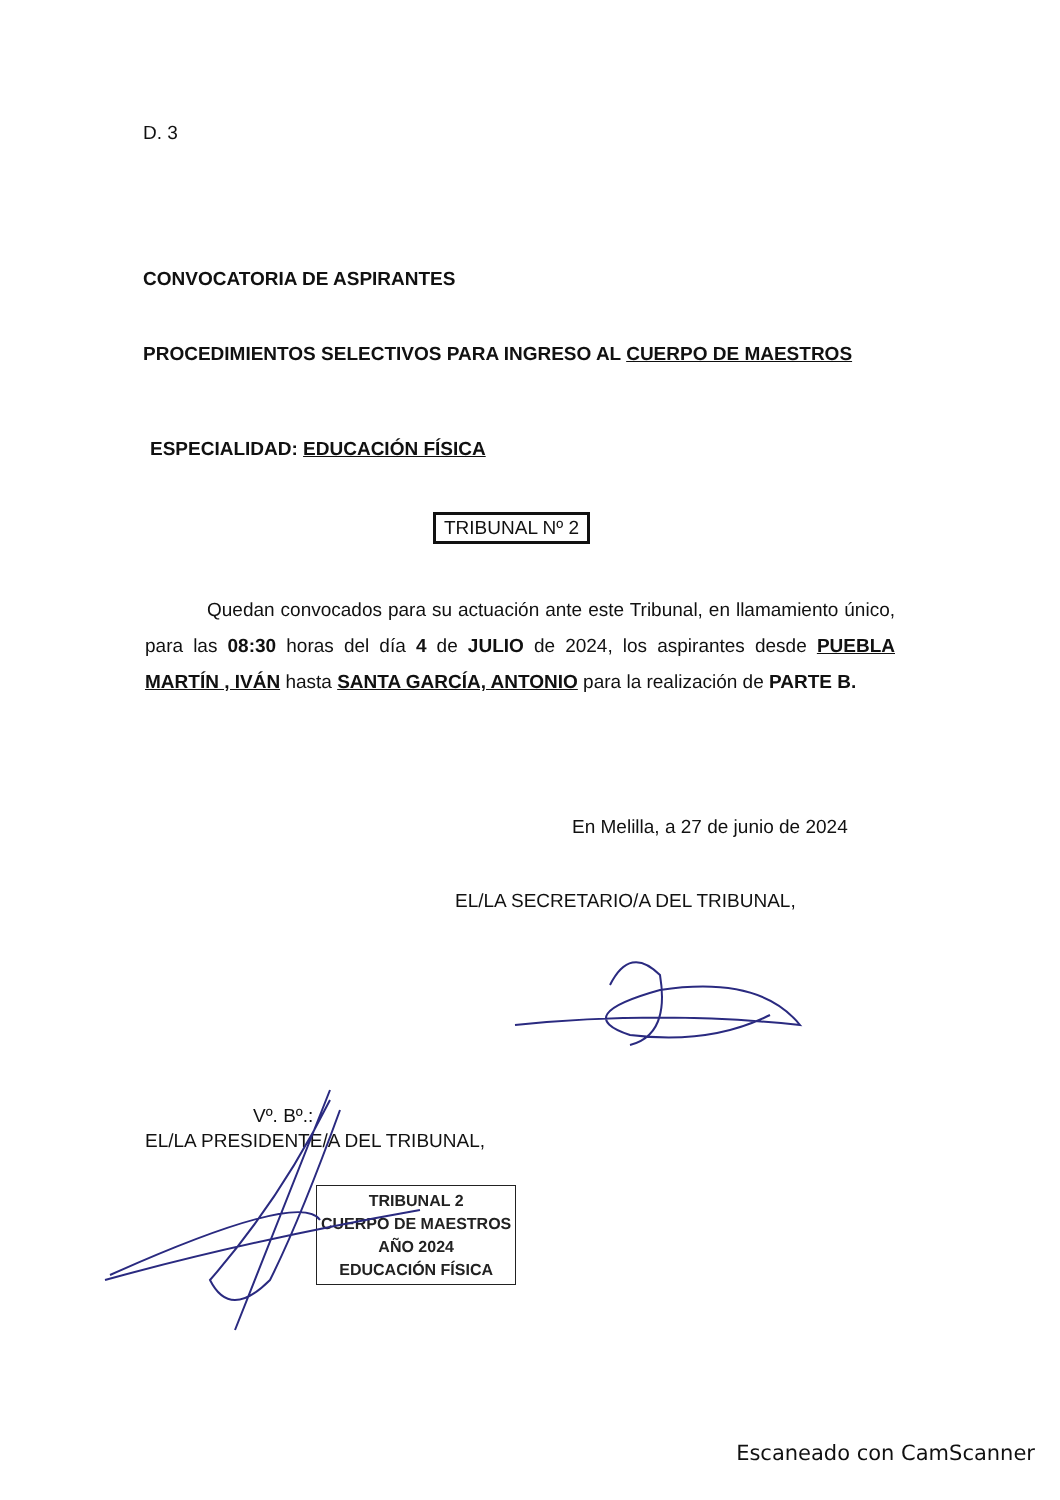D. 3
CONVOCATORIA DE ASPIRANTES
PROCEDIMIENTOS SELECTIVOS PARA INGRESO AL CUERPO DE MAESTROS
ESPECIALIDAD: EDUCACIÓN FÍSICA
TRIBUNAL Nº 2
Quedan convocados para su actuación ante este Tribunal, en llamamiento único, para las 08:30 horas del día 4 de JULIO de 2024, los aspirantes desde PUEBLA MARTÍN , IVÁN hasta SANTA GARCÍA, ANTONIO para la realización de PARTE B.
En Melilla, a 27 de junio de 2024
EL/LA SECRETARIO/A DEL TRIBUNAL,
Vº. Bº.:
EL/LA PRESIDENTE/A DEL TRIBUNAL,
TRIBUNAL 2
CUERPO DE MAESTROS
AÑO 2024
EDUCACIÓN FÍSICA
Escaneado con CamScanner